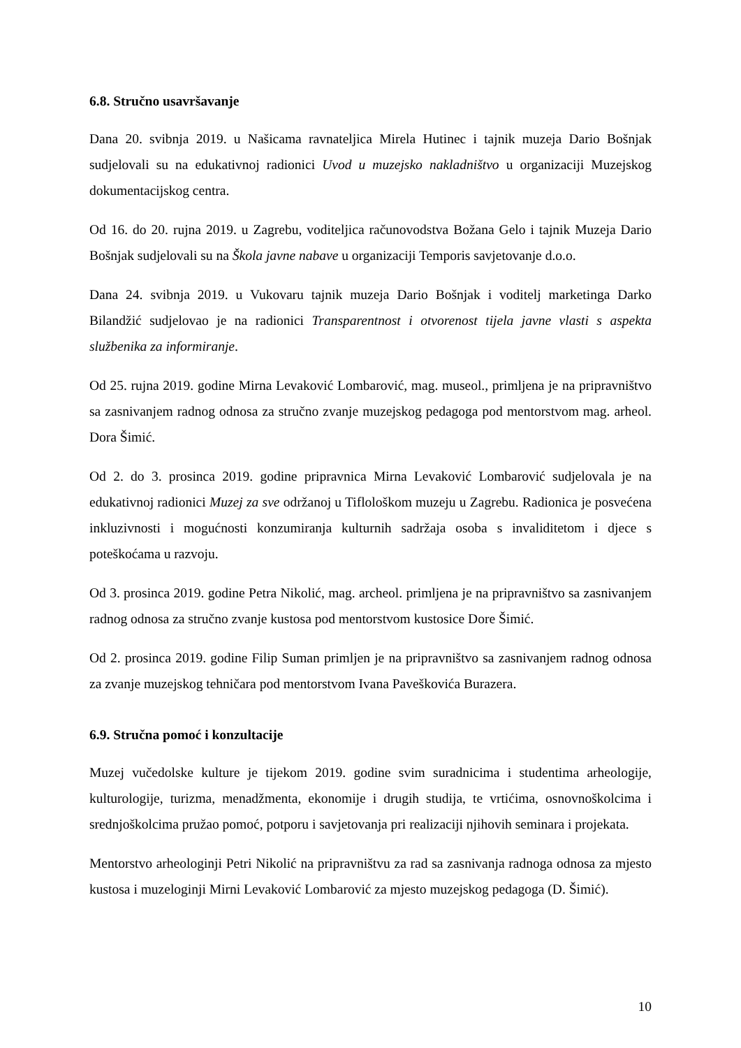6.8. Stručno usavršavanje
Dana 20. svibnja 2019. u Našicama ravnateljica Mirela Hutinec i tajnik muzeja Dario Bošnjak sudjelovali su na edukativnoj radionici Uvod u muzejsko nakladništvo u organizaciji Muzejskog dokumentacijskog centra.
Od 16. do 20. rujna 2019. u Zagrebu, voditeljica računovodstva Božana Gelo i tajnik Muzeja Dario Bošnjak sudjelovali su na Škola javne nabave u organizaciji Temporis savjetovanje d.o.o.
Dana 24. svibnja 2019. u Vukovaru tajnik muzeja Dario Bošnjak i voditelj marketinga Darko Bilandžić sudjelovao je na radionici Transparentnost i otvorenost tijela javne vlasti s aspekta službenika za informiranje.
Od 25. rujna 2019. godine Mirna Levaković Lombarović, mag. museol., primljena je na pripravništvo sa zasnivanjem radnog odnosa za stručno zvanje muzejskog pedagoga pod mentorstvom mag. arheol. Dora Šimić.
Od 2. do 3. prosinca 2019. godine pripravnica Mirna Levaković Lombarović sudjelovala je na edukativnoj radionici Muzej za sve održanoj u Tiflološkom muzeju u Zagrebu. Radionica je posvećena inkluzivnosti i mogućnosti konzumiranja kulturnih sadržaja osoba s invaliditetom i djece s poteškoćama u razvoju.
Od 3. prosinca 2019. godine Petra Nikolić, mag. archeol. primljena je na pripravništvo sa zasnivanjem radnog odnosa za stručno zvanje kustosa pod mentorstvom kustosice Dore Šimić.
Od 2. prosinca 2019. godine Filip Suman primljen je na pripravništvo sa zasnivanjem radnog odnosa za zvanje muzejskog tehničara pod mentorstvom Ivana Paveškovića Burazera.
6.9. Stručna pomoć i konzultacije
Muzej vučedolske kulture je tijekom 2019. godine svim suradnicima i studentima arheologije, kulturologije, turizma, menadžmenta, ekonomije i drugih studija, te vrtićima, osnovnoškolcima i srednjoškolcima pružao pomoć, potporu i savjetovanja pri realizaciji njihovih seminara i projekata.
Mentorstvo arheologinji Petri Nikolić na pripravništvu za rad sa zasnivanja radnoga odnosa za mjesto kustosa i muzeloginji Mirni Levaković Lombarović za mjesto muzejskog pedagoga (D. Šimić).
10